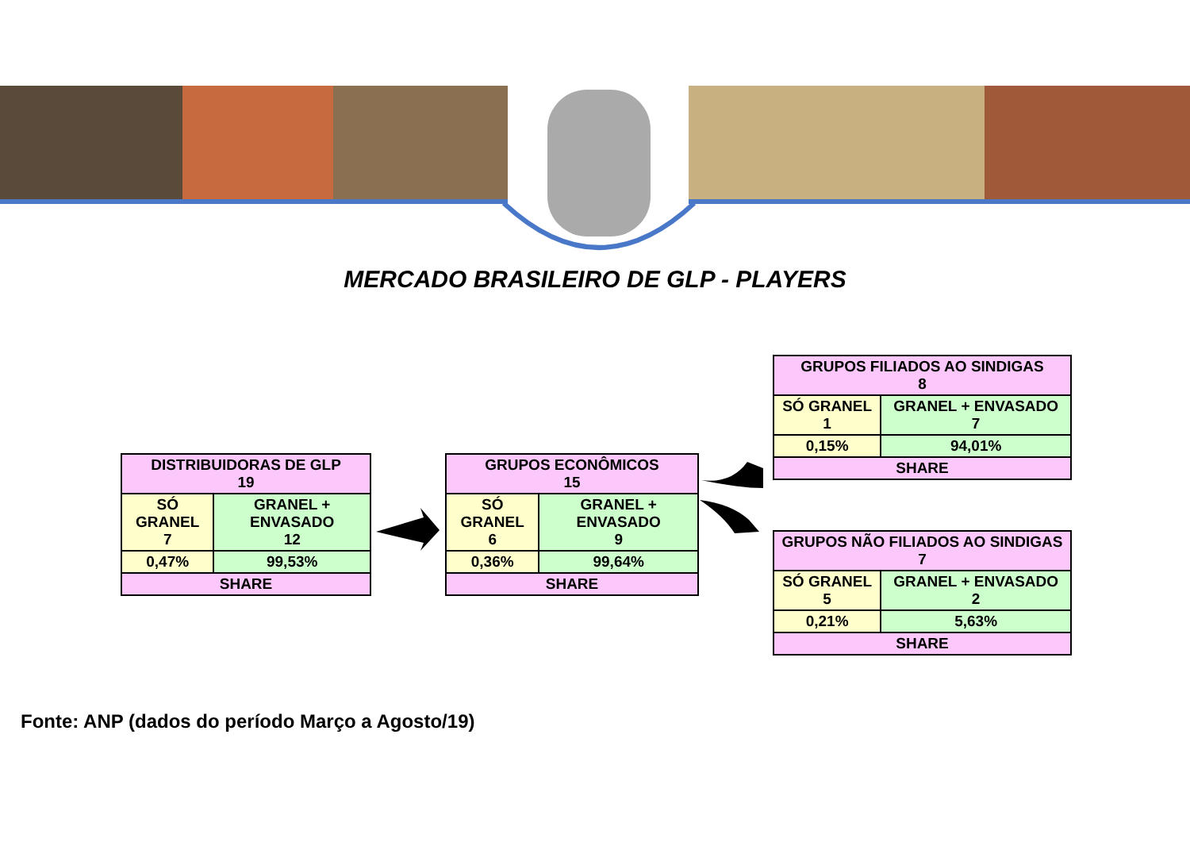MERCADO BRASILEIRO DE GLP - PLAYERS
| DISTRIBUIDORAS DE GLP 19 | |
| SÓ GRANEL 7 | GRANEL + ENVASADO 12 |
| 0,47% | 99,53% |
| SHARE | |
| GRUPOS ECONÔMICOS 15 | |
| SÓ GRANEL 6 | GRANEL + ENVASADO 9 |
| 0,36% | 99,64% |
| SHARE | |
| GRUPOS FILIADOS AO SINDIGAS 8 | |
| SÓ GRANEL 1 | GRANEL + ENVASADO 7 |
| 0,15% | 94,01% |
| SHARE | |
| GRUPOS NÃO FILIADOS AO SINDIGAS 7 | |
| SÓ GRANEL 5 | GRANEL + ENVASADO 2 |
| 0,21% | 5,63% |
| SHARE | |
Fonte: ANP (dados do período Março a Agosto/19)